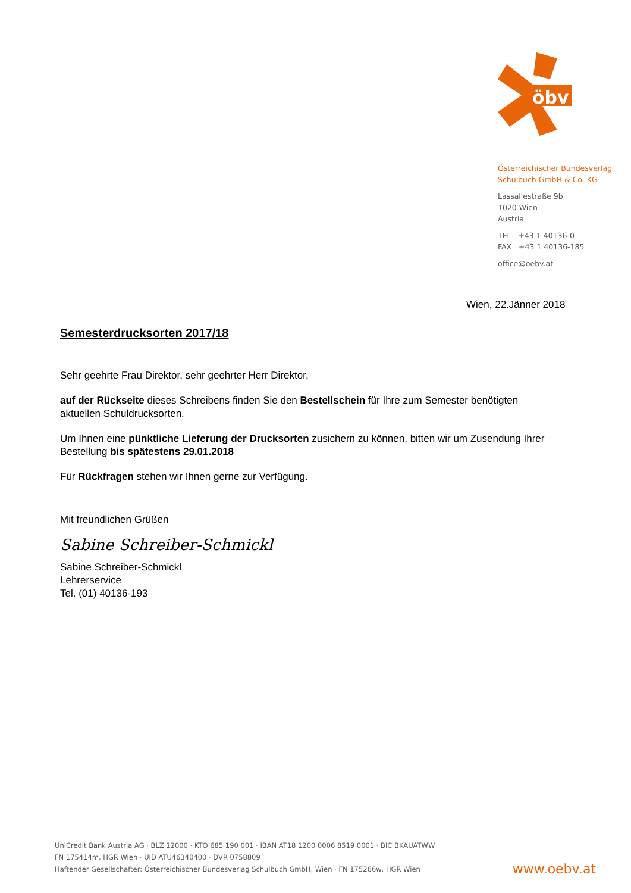öbv
Österreichischer Bundesverlag
Schulbuch GmbH & Co. KG
Lassallestraße 9b
1020 Wien
Austria
TEL +43 1 40136-0
FAX +43 1 40136-185
office@oebv.at
Wien, 22.Jänner 2018
Semesterdrucksorten 2017/18
Sehr geehrte Frau Direktor, sehr geehrter Herr Direktor,
auf der Rückseite dieses Schreibens finden Sie den Bestellschein für Ihre zum Semester benötigten aktuellen Schuldrucksorten.
Um Ihnen eine pünktliche Lieferung der Drucksorten zusichern zu können, bitten wir um Zusendung Ihrer Bestellung bis spätestens 29.01.2018
Für Rückfragen stehen wir Ihnen gerne zur Verfügung.
Mit freundlichen Grüßen
Sabine Schreiber-Schmickl
Sabine Schreiber-Schmickl
Lehrerservice
Tel. (01) 40136-193
UniCredit Bank Austria AG · BLZ 12000 · KTO 685 190 001 · IBAN AT18 1200 0006 8519 0001 · BIC BKAUATWW
FN 175414m, HGR Wien · UID ATU46340400 · DVR 0758809
Haftender Gesellschafter: Österreichischer Bundesverlag Schulbuch GmbH, Wien · FN 175266w, HGR Wien
www.oebv.at